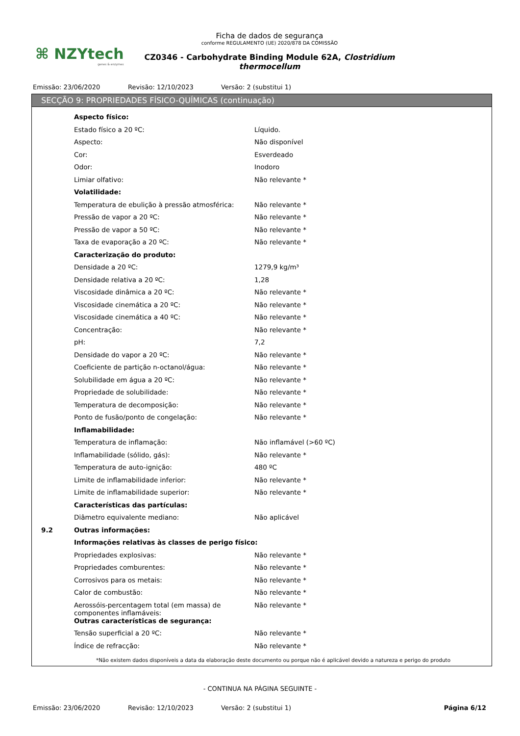⌘ NZYtech
genes & enzymes
Ficha de dados de segurança
conforme REGULAMENTO (UE) 2020/878 DA COMISSÃO
CZ0346 - Carbohydrate Binding Module 62A, Clostridium thermocellum
Emissão: 23/06/2020 Revisão: 12/10/2023 Versão: 2 (substitui 1)
SECÇÃO 9: PROPRIEDADES FÍSICO-QUÍMICAS (continuação)
| | Aspecto físico: | |
| | Estado físico a 20 ºC: | Líquido. |
| | Aspecto: | Não disponível |
| | Cor: | Esverdeado |
| | Odor: | Inodoro |
| | Limiar olfativo: | Não relevante * |
| | Volatilidade: | |
| | Temperatura de ebulição à pressão atmosférica: | Não relevante * |
| | Pressão de vapor a 20 ºC: | Não relevante * |
| | Pressão de vapor a 50 ºC: | Não relevante * |
| | Taxa de evaporação a 20 ºC: | Não relevante * |
| | Caracterização do produto: | |
| | Densidade a 20 ºC: | 1279,9 kg/m³ |
| | Densidade relativa a 20 ºC: | 1,28 |
| | Viscosidade dinâmica a 20 ºC: | Não relevante * |
| | Viscosidade cinemática a 20 ºC: | Não relevante * |
| | Viscosidade cinemática a 40 ºC: | Não relevante * |
| | Concentração: | Não relevante * |
| | pH: | 7,2 |
| | Densidade do vapor a 20 ºC: | Não relevante * |
| | Coeficiente de partição n-octanol/água: | Não relevante * |
| | Solubilidade em água a 20 ºC: | Não relevante * |
| | Propriedade de solubilidade: | Não relevante * |
| | Temperatura de decomposição: | Não relevante * |
| | Ponto de fusão/ponto de congelação: | Não relevante * |
| | Inflamabilidade: | |
| | Temperatura de inflamação: | Não inflamável (>60 ºC) |
| | Inflamabilidade (sólido, gás): | Não relevante * |
| | Temperatura de auto-ignição: | 480 ºC |
| | Limite de inflamabilidade inferior: | Não relevante * |
| | Limite de inflamabilidade superior: | Não relevante * |
| | Características das partículas: | |
| | Diâmetro equivalente mediano: | Não aplicável |
| 9.2 | Outras informações: | |
| | Informações relativas às classes de perigo físico: | |
| | Propriedades explosivas: | Não relevante * |
| | Propriedades comburentes: | Não relevante * |
| | Corrosivos para os metais: | Não relevante * |
| | Calor de combustão: | Não relevante * |
| | Aerossóis-percentagem total (em massa) de componentes inflamáveis: | Não relevante * |
| | Outras características de segurança: | |
| | Tensão superficial a 20 ºC: | Não relevante * |
| | Índice de refracção: | Não relevante * |
*Não existem dados disponíveis a data da elaboração deste documento ou porque não é aplicável devido a natureza e perigo do produto
- CONTINUA NA PÁGINA SEGUINTE -
Emissão: 23/06/2020 Revisão: 12/10/2023 Versão: 2 (substitui 1) Página 6/12